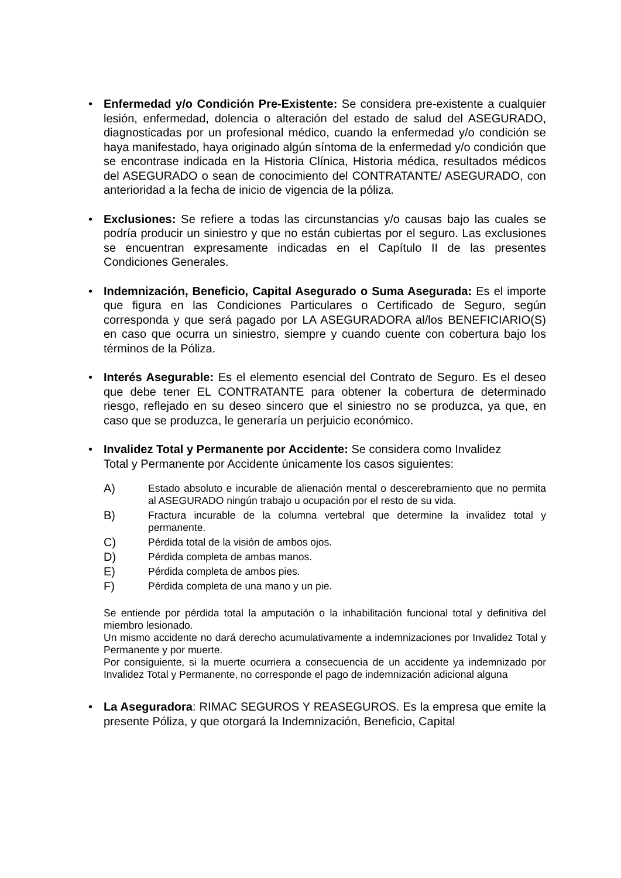•
Enfermedad y/o Condición Pre-Existente: Se considera pre-existente a cualquier lesión, enfermedad, dolencia o alteración del estado de salud del ASEGURADO, diagnosticadas por un profesional médico, cuando la enfermedad y/o condición se haya manifestado, haya originado algún síntoma de la enfermedad y/o condición que se encontrase indicada en la Historia Clínica, Historia médica, resultados médicos del ASEGURADO o sean de conocimiento del CONTRATANTE/ ASEGURADO, con anterioridad a la fecha de inicio de vigencia de la póliza.
•
Exclusiones: Se refiere a todas las circunstancias y/o causas bajo las cuales se podría producir un siniestro y que no están cubiertas por el seguro. Las exclusiones se encuentran expresamente indicadas en el Capítulo II de las presentes Condiciones Generales.
•
Indemnización, Beneficio, Capital Asegurado o Suma Asegurada: Es el importe que figura en las Condiciones Particulares o Certificado de Seguro, según corresponda y que será pagado por LA ASEGURADORA al/los BENEFICIARIO(S) en caso que ocurra un siniestro, siempre y cuando cuente con cobertura bajo los términos de la Póliza.
•
Interés Asegurable: Es el elemento esencial del Contrato de Seguro. Es el deseo que debe tener EL CONTRATANTE para obtener la cobertura de determinado riesgo, reflejado en su deseo sincero que el siniestro no se produzca, ya que, en caso que se produzca, le generaría un perjuicio económico.
•
Invalidez Total y Permanente por Accidente: Se considera como Invalidez Total y Permanente por Accidente únicamente los casos siguientes:
A) Estado absoluto e incurable de alienación mental o descerebramiento que no permita al ASEGURADO ningún trabajo u ocupación por el resto de su vida.
B) Fractura incurable de la columna vertebral que determine la invalidez total y permanente.
C) Pérdida total de la visión de ambos ojos.
D) Pérdida completa de ambas manos.
E) Pérdida completa de ambos pies.
F) Pérdida completa de una mano y un pie.
Se entiende por pérdida total la amputación o la inhabilitación funcional total y definitiva del miembro lesionado.
Un mismo accidente no dará derecho acumulativamente a indemnizaciones por Invalidez Total y Permanente y por muerte.
Por consiguiente, si la muerte ocurriera a consecuencia de un accidente ya indemnizado por Invalidez Total y Permanente, no corresponde el pago de indemnización adicional alguna
•
La Aseguradora: RIMAC SEGUROS Y REASEGUROS. Es la empresa que emite la presente Póliza, y que otorgará la Indemnización, Beneficio, Capital